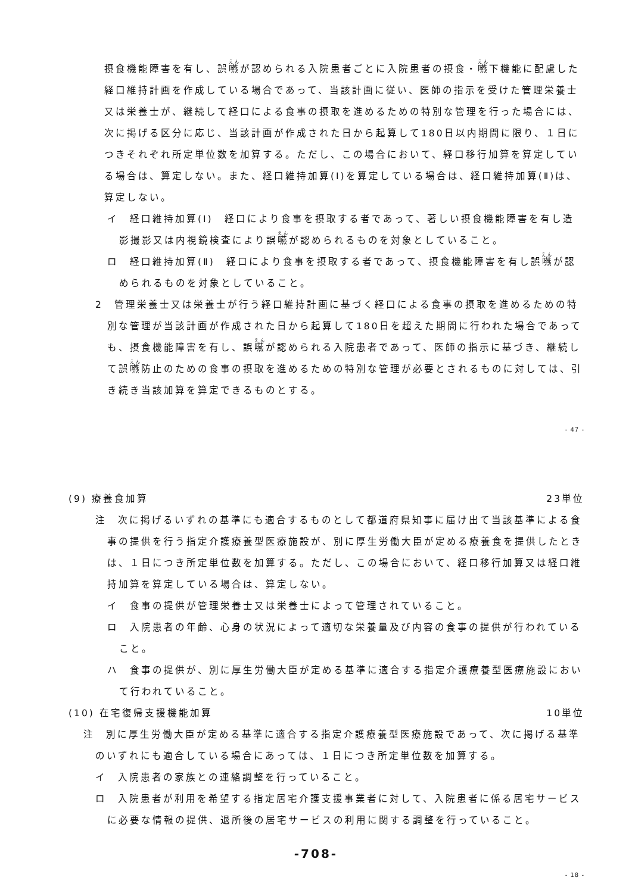摂食機能障害を有し、誤嚥が認められる入院患者ごとに入院患者の摂食・嚥下機能に配慮した経口維持計画を作成している場合であって、当該計画に従い、医師の指示を受けた管理栄養士又は栄養士が、継続して経口による食事の摂取を進めるための特別な管理を行った場合には、次に掲げる区分に応じ、当該計画が作成された日から起算して180日以内期間に限り、１日につきそれぞれ所定単位数を加算する。ただし、この場合において、経口移行加算を算定している場合は、算定しない。また、経口維持加算(Ⅰ)を算定している場合は、経口維持加算(Ⅱ)は、算定しない。
イ　経口維持加算(Ⅰ)　経口により食事を摂取する者であって、著しい摂食機能障害を有し造影撮影又は内視鏡検査により誤嚥が認められるものを対象としていること。
ロ　経口維持加算(Ⅱ)　経口により食事を摂取する者であって、摂食機能障害を有し誤嚥が認められるものを対象としていること。
2　管理栄養士又は栄養士が行う経口維持計画に基づく経口による食事の摂取を進めるための特別な管理が当該計画が作成された日から起算して180日を超えた期間に行われた場合であっても、摂食機能障害を有し、誤嚥が認められる入院患者であって、医師の指示に基づき、継続して誤嚥防止のための食事の摂取を進めるための特別な管理が必要とされるものに対しては、引き続き当該加算を算定できるものとする。
- 47 -
(9) 療養食加算 23単位
注　次に掲げるいずれの基準にも適合するものとして都道府県知事に届け出て当該基準による食事の提供を行う指定介護療養型医療施設が、別に厚生労働大臣が定める療養食を提供したときは、１日につき所定単位数を加算する。ただし、この場合において、経口移行加算又は経口維持加算を算定している場合は、算定しない。
イ　食事の提供が管理栄養士又は栄養士によって管理されていること。
ロ　入院患者の年齢、心身の状況によって適切な栄養量及び内容の食事の提供が行われていること。
ハ　食事の提供が、別に厚生労働大臣が定める基準に適合する指定介護療養型医療施設において行われていること。
(10) 在宅復帰支援機能加算 10単位
注　別に厚生労働大臣が定める基準に適合する指定介護療養型医療施設であって、次に掲げる基準のいずれにも適合している場合にあっては、１日につき所定単位数を加算する。
イ　入院患者の家族との連絡調整を行っていること。
ロ　入院患者が利用を希望する指定居宅介護支援事業者に対して、入院患者に係る居宅サービスに必要な情報の提供、退所後の居宅サービスの利用に関する調整を行っていること。
-708-
- 18 -